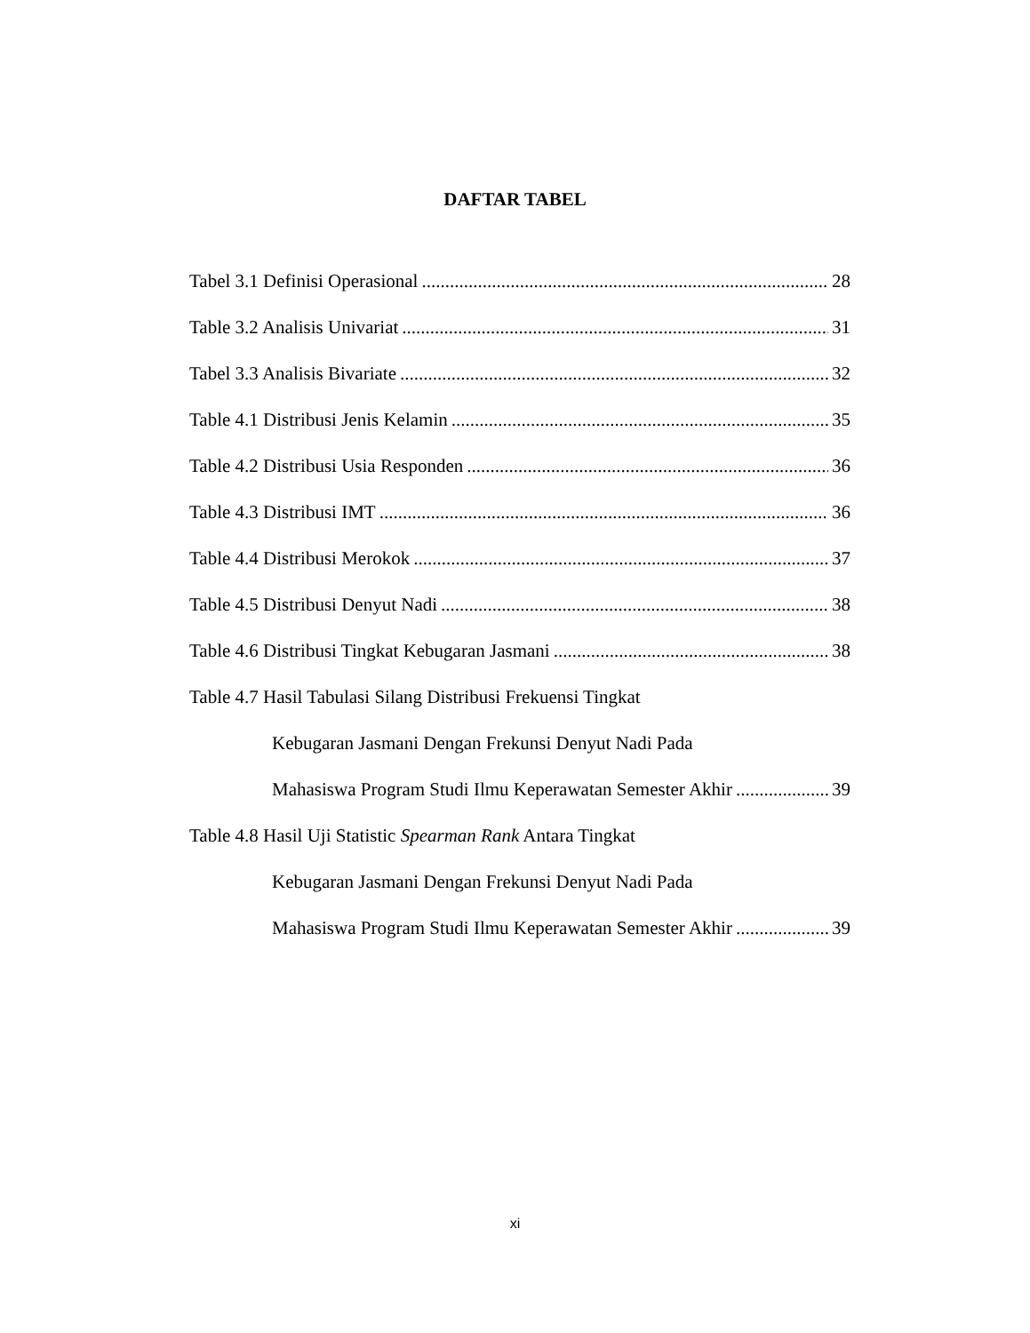DAFTAR TABEL
Tabel 3.1 Definisi Operasional 28
Table 3.2 Analisis Univariat 31
Tabel 3.3 Analisis Bivariate 32
Table 4.1 Distribusi Jenis Kelamin 35
Table 4.2 Distribusi Usia Responden 36
Table 4.3 Distribusi IMT 36
Table 4.4 Distribusi Merokok 37
Table 4.5 Distribusi Denyut Nadi 38
Table 4.6 Distribusi Tingkat Kebugaran Jasmani 38
Table 4.7 Hasil Tabulasi Silang Distribusi Frekuensi Tingkat
Kebugaran Jasmani Dengan Frekunsi Denyut Nadi Pada
Mahasiswa Program Studi Ilmu Keperawatan Semester Akhir 39
Table 4.8 Hasil Uji Statistic Spearman Rank Antara Tingkat
Kebugaran Jasmani Dengan Frekunsi Denyut Nadi Pada
Mahasiswa Program Studi Ilmu Keperawatan Semester Akhir 39
xi